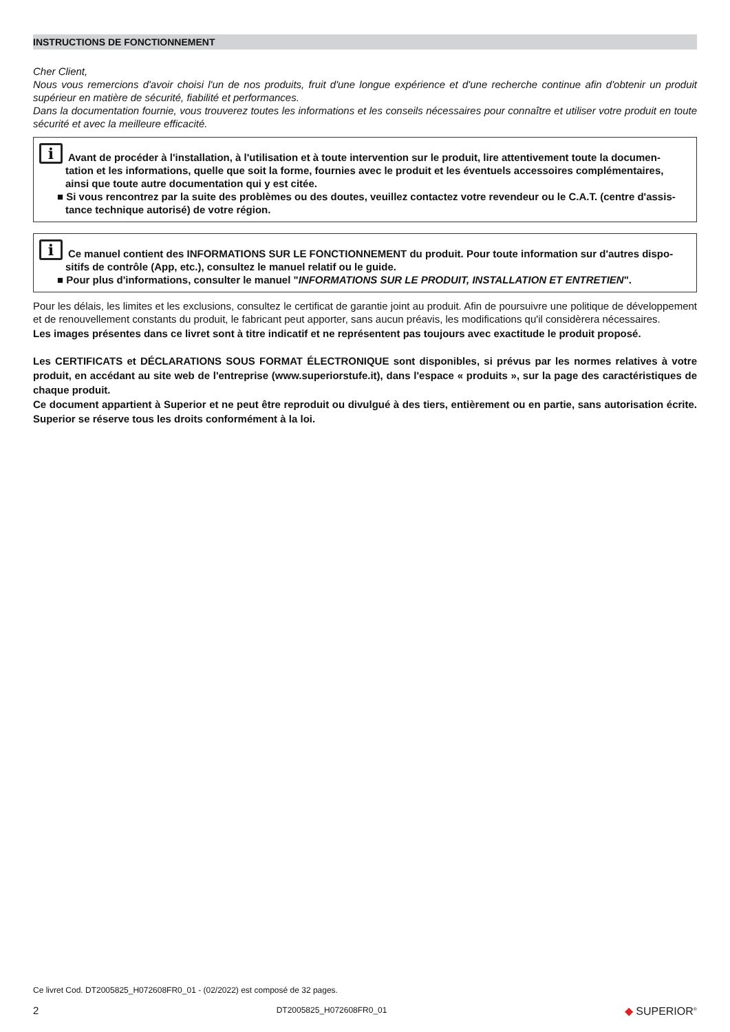INSTRUCTIONS DE FONCTIONNEMENT
Cher Client,
Nous vous remercions d'avoir choisi l'un de nos produits, fruit d'une longue expérience et d'une recherche continue afin d'obtenir un produit supérieur en matière de sécurité, fiabilité et performances.
Dans la documentation fournie, vous trouverez toutes les informations et les conseils nécessaires pour connaître et utiliser votre produit en toute sécurité et avec la meilleure efficacité.
i
Avant de procéder à l'installation, à l'utilisation et à toute intervention sur le produit, lire attentivement toute la documen-
tation et les informations, quelle que soit la forme, fournies avec le produit et les éventuels accessoires complémentaires, ainsi que toute autre documentation qui y est citée.
■ Si vous rencontrez par la suite des problèmes ou des doutes, veuillez contactez votre revendeur ou le C.A.T. (centre d'assis-
tance technique autorisé) de votre région.
i
Ce manuel contient des INFORMATIONS SUR LE FONCTIONNEMENT du produit. Pour toute information sur d'autres dispo-
sitifs de contrôle (App, etc.), consultez le manuel relatif ou le guide.
■ Pour plus d'informations, consulter le manuel "INFORMATIONS SUR LE PRODUIT, INSTALLATION ET ENTRETIEN".
Pour les délais, les limites et les exclusions, consultez le certificat de garantie joint au produit. Afin de poursuivre une politique de développement et de renouvellement constants du produit, le fabricant peut apporter, sans aucun préavis, les modifications qu'il considèrera nécessaires.
Les images présentes dans ce livret sont à titre indicatif et ne représentent pas toujours avec exactitude le produit proposé.
Les CERTIFICATS et DÉCLARATIONS SOUS FORMAT ÉLECTRONIQUE sont disponibles, si prévus par les normes relatives à votre produit, en accédant au site web de l'entreprise (www.superiorstufe.it), dans l'espace « produits », sur la page des caractéristiques de chaque produit.
Ce document appartient à Superior et ne peut être reproduit ou divulgué à des tiers, entièrement ou en partie, sans autorisation écrite. Superior se réserve tous les droits conformément à la loi.
Ce livret Cod. DT2005825_H072608FR0_01 - (02/2022) est composé de 32 pages.
2 DT2005825_H072608FR0_01 ◆ SUPERIOR<sup>®</sup>